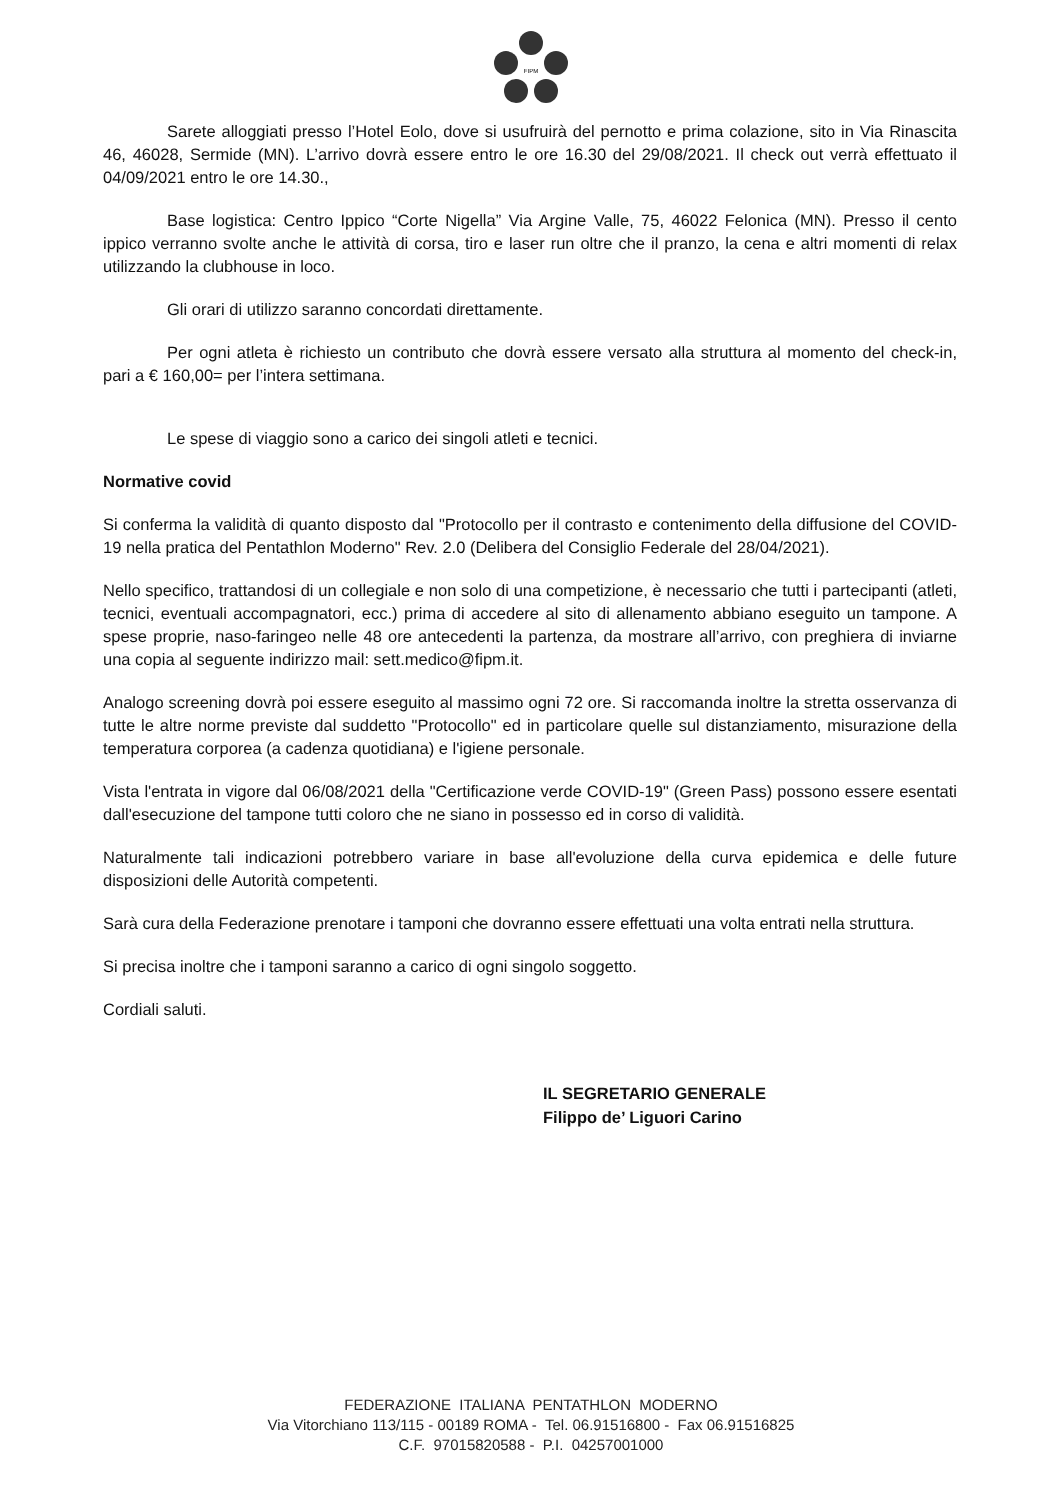FIPM
Sarete alloggiati presso l’Hotel Eolo, dove si usufruirà del pernotto e prima colazione, sito in Via Rinascita 46, 46028, Sermide (MN). L’arrivo dovrà essere entro le ore 16.30 del 29/08/2021. Il check out verrà effettuato il 04/09/2021 entro le ore 14.30.,
Base logistica: Centro Ippico “Corte Nigella” Via Argine Valle, 75, 46022 Felonica (MN). Presso il cento ippico verranno svolte anche le attività di corsa, tiro e laser run oltre che il pranzo, la cena e altri momenti di relax utilizzando la clubhouse in loco.
Gli orari di utilizzo saranno concordati direttamente.
Per ogni atleta è richiesto un contributo che dovrà essere versato alla struttura al momento del check-in, pari a € 160,00= per l’intera settimana.
Le spese di viaggio sono a carico dei singoli atleti e tecnici.
Normative covid
Si conferma la validità di quanto disposto dal "Protocollo per il contrasto e contenimento della diffusione del COVID-19 nella pratica del Pentathlon Moderno" Rev. 2.0 (Delibera del Consiglio Federale del 28/04/2021).
Nello specifico, trattandosi di un collegiale e non solo di una competizione, è necessario che tutti i partecipanti (atleti, tecnici, eventuali accompagnatori, ecc.) prima di accedere al sito di allenamento abbiano eseguito un tampone. A spese proprie, naso-faringeo nelle 48 ore antecedenti la partenza, da mostrare all’arrivo, con preghiera di inviarne una copia al seguente indirizzo mail: sett.medico@fipm.it.
Analogo screening dovrà poi essere eseguito al massimo ogni 72 ore. Si raccomanda inoltre la stretta osservanza di tutte le altre norme previste dal suddetto "Protocollo" ed in particolare quelle sul distanziamento, misurazione della temperatura corporea (a cadenza quotidiana) e l'igiene personale.
Vista l'entrata in vigore dal 06/08/2021 della "Certificazione verde COVID-19" (Green Pass) possono essere esentati dall'esecuzione del tampone tutti coloro che ne siano in possesso ed in corso di validità.
Naturalmente tali indicazioni potrebbero variare in base all'evoluzione della curva epidemica e delle future disposizioni delle Autorità competenti.
Sarà cura della Federazione prenotare i tamponi che dovranno essere effettuati una volta entrati nella struttura.
Si precisa inoltre che i tamponi saranno a carico di ogni singolo soggetto.
Cordiali saluti.
IL SEGRETARIO GENERALE
Filippo de’ Liguori Carino
FEDERAZIONE ITALIANA PENTATHLON MODERNO
Via Vitorchiano 113/115 - 00189 ROMA - Tel. 06.91516800 - Fax 06.91516825
C.F. 97015820588 - P.I. 04257001000